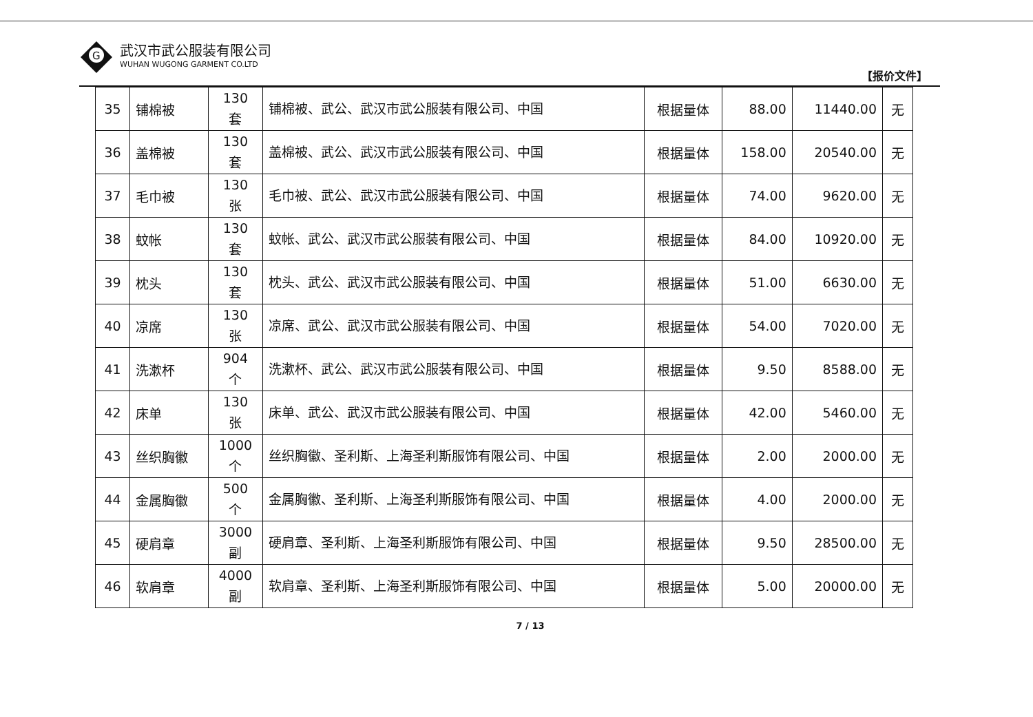G
武汉市武公服装有限公司
WUHAN WUGONG GARMENT CO.LTD
【报价文件】
| 35 | 铺棉被 | 130 套 | 铺棉被、武公、武汉市武公服装有限公司、中国 | 根据量体 | 88.00 | 11440.00 | 无 |
| 36 | 盖棉被 | 130 套 | 盖棉被、武公、武汉市武公服装有限公司、中国 | 根据量体 | 158.00 | 20540.00 | 无 |
| 37 | 毛巾被 | 130 张 | 毛巾被、武公、武汉市武公服装有限公司、中国 | 根据量体 | 74.00 | 9620.00 | 无 |
| 38 | 蚊帐 | 130 套 | 蚊帐、武公、武汉市武公服装有限公司、中国 | 根据量体 | 84.00 | 10920.00 | 无 |
| 39 | 枕头 | 130 套 | 枕头、武公、武汉市武公服装有限公司、中国 | 根据量体 | 51.00 | 6630.00 | 无 |
| 40 | 凉席 | 130 张 | 凉席、武公、武汉市武公服装有限公司、中国 | 根据量体 | 54.00 | 7020.00 | 无 |
| 41 | 洗漱杯 | 904 个 | 洗漱杯、武公、武汉市武公服装有限公司、中国 | 根据量体 | 9.50 | 8588.00 | 无 |
| 42 | 床单 | 130 张 | 床单、武公、武汉市武公服装有限公司、中国 | 根据量体 | 42.00 | 5460.00 | 无 |
| 43 | 丝织胸徽 | 1000 个 | 丝织胸徽、圣利斯、上海圣利斯服饰有限公司、中国 | 根据量体 | 2.00 | 2000.00 | 无 |
| 44 | 金属胸徽 | 500 个 | 金属胸徽、圣利斯、上海圣利斯服饰有限公司、中国 | 根据量体 | 4.00 | 2000.00 | 无 |
| 45 | 硬肩章 | 3000 副 | 硬肩章、圣利斯、上海圣利斯服饰有限公司、中国 | 根据量体 | 9.50 | 28500.00 | 无 |
| 46 | 软肩章 | 4000 副 | 软肩章、圣利斯、上海圣利斯服饰有限公司、中国 | 根据量体 | 5.00 | 20000.00 | 无 |
7 / 13